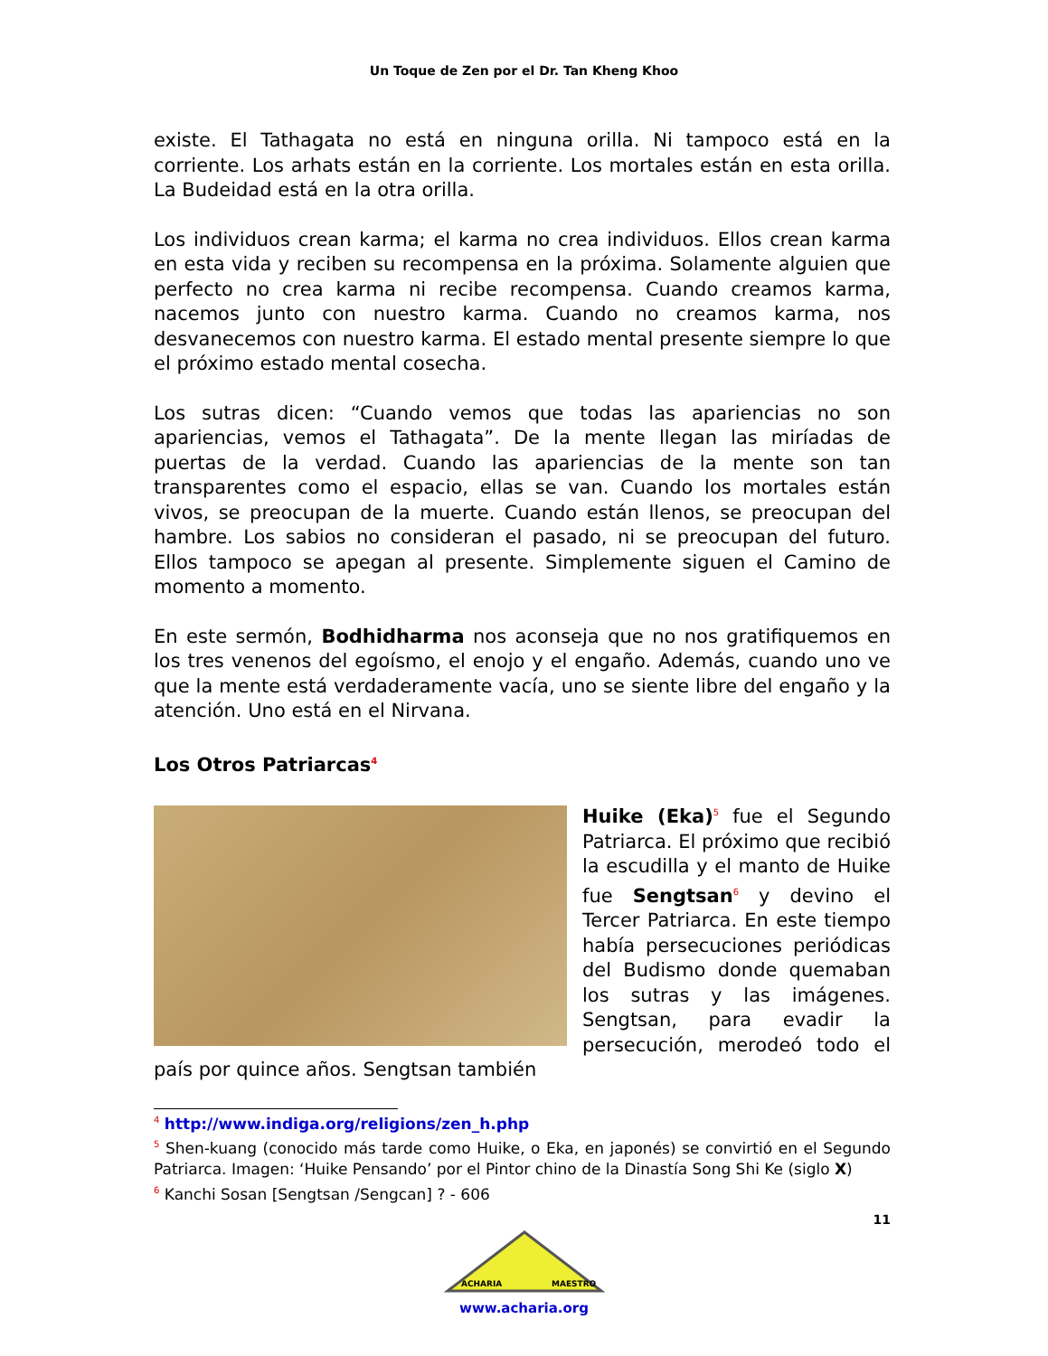Un Toque de Zen por el Dr. Tan Kheng Khoo
existe. El Tathagata no está en ninguna orilla. Ni tampoco está en la corriente. Los arhats están en la corriente. Los mortales están en esta orilla. La Budeidad está en la otra orilla.
Los individuos crean karma; el karma no crea individuos. Ellos crean karma en esta vida y reciben su recompensa en la próxima. Solamente alguien que perfecto no crea karma ni recibe recompensa. Cuando creamos karma, nacemos junto con nuestro karma. Cuando no creamos karma, nos desvanecemos con nuestro karma. El estado mental presente siempre lo que el próximo estado mental cosecha.
Los sutras dicen: “Cuando vemos que todas las apariencias no son apariencias, vemos el Tathagata”. De la mente llegan las miríadas de puertas de la verdad. Cuando las apariencias de la mente son tan transparentes como el espacio, ellas se van. Cuando los mortales están vivos, se preocupan de la muerte. Cuando están llenos, se preocupan del hambre. Los sabios no consideran el pasado, ni se preocupan del futuro. Ellos tampoco se apegan al presente. Simplemente siguen el Camino de momento a momento.
En este sermón, Bodhidharma nos aconseja que no nos gratifiquemos en los tres venenos del egoísmo, el enojo y el engaño. Además, cuando uno ve que la mente está verdaderamente vacía, uno se siente libre del engaño y la atención. Uno está en el Nirvana.
Los Otros Patriarcas<sup>4</sup>
Huike (Eka)<sup>5</sup> fue el Segundo Patriarca. El próximo que recibió la escudilla y el manto de Huike fue Sengtsan<sup>6</sup> y devino el Tercer Patriarca. En este tiempo había persecuciones periódicas del Budismo donde quemaban los sutras y las imágenes. Sengtsan, para evadir la persecución, merodeó todo el país por quince años. Sengtsan también
<sup>4</sup> http://www.indiga.org/religions/zen_h.php
<sup>5</sup> Shen-kuang (conocido más tarde como Huike, o Eka, en japonés) se convirtió en el Segundo Patriarca. Imagen: ‘Huike Pensando’ por el Pintor chino de la Dinastía Song Shi Ke (siglo X)
<sup>6</sup> Kanchi Sosan [Sengtsan /Sengcan] ? - 606
11
ACHARIA
MAESTRO
www.acharia.org